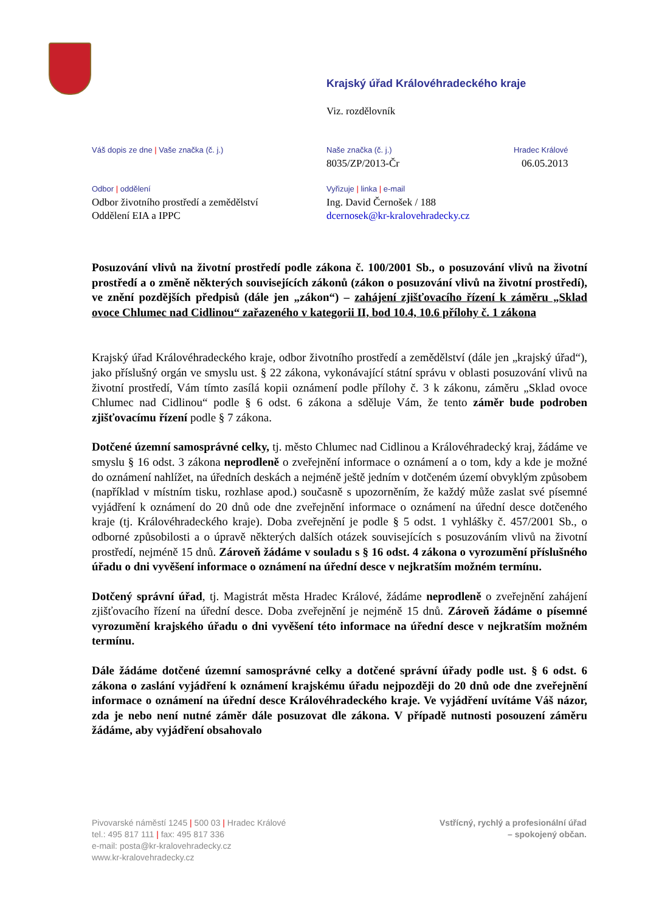Krajský úřad Královéhradeckého kraje
Viz. rozdělovník
Váš dopis ze dne | Vaše značka (č. j.)
Naše značka (č. j.)
8035/ZP/2013-Čr
Hradec Králové
06.05.2013
Odbor | oddělení
Odbor životního prostředí a zemědělství
Oddělení EIA a IPPC
Vyřizuje | linka | e-mail
Ing. David Černošek / 188
dcernosek@kr-kralovehradecky.cz
Posuzování vlivů na životní prostředí podle zákona č. 100/2001 Sb., o posuzování vlivů na životní prostředí a o změně některých souvisejících zákonů (zákon o posuzování vlivů na životní prostředí), ve znění pozdějších předpisů (dále jen „zákon“) – zahájení zjišťovacího řízení k záměru „Sklad ovoce Chlumec nad Cidlinou“ zařazeného v kategorii II, bod 10.4, 10.6 přílohy č. 1 zákona
Krajský úřad Královéhradeckého kraje, odbor životního prostředí a zemědělství (dále jen „krajský úřad“), jako příslušný orgán ve smyslu ust. § 22 zákona, vykonávající státní správu v oblasti posuzování vlivů na životní prostředí, Vám tímto zasílá kopii oznámení podle přílohy č. 3 k zákonu, záměru „Sklad ovoce Chlumec nad Cidlinou“ podle § 6 odst. 6 zákona a sděluje Vám, že tento záměr bude podroben zjišťovacímu řízení podle § 7 zákona.
Dotčené územní samosprávné celky, tj. město Chlumec nad Cidlinou a Královéhradecký kraj, žádáme ve smyslu § 16 odst. 3 zákona neprodleně o zveřejnění informace o oznámení a o tom, kdy a kde je možné do oznámení nahlížet, na úředních deskách a nejméně ještě jedním v dotčeném území obvyklým způsobem (například v místním tisku, rozhlase apod.) současně s upozorněním, že každý může zaslat své písemné vyjádření k oznámení do 20 dnů ode dne zveřejnění informace o oznámení na úřední desce dotčeného kraje (tj. Královéhradeckého kraje). Doba zveřejnění je podle § 5 odst. 1 vyhlášky č. 457/2001 Sb., o odborné způsobilosti a o úpravě některých dalších otázek souvisejících s posuzováním vlivů na životní prostředí, nejméně 15 dnů. Zároveň žádáme v souladu s § 16 odst. 4 zákona o vyrozumění příslušného úřadu o dni vyvěšení informace o oznámení na úřední desce v nejkratším možném termínu.
Dotčený správní úřad, tj. Magistrát města Hradec Králové, žádáme neprodleně o zveřejnění zahájení zjišťovacího řízení na úřední desce. Doba zveřejnění je nejméně 15 dnů. Zároveň žádáme o písemné vyrozumění krajského úřadu o dni vyvěšení této informace na úřední desce v nejkratším možném termínu.
Dále žádáme dotčené územní samosprávné celky a dotčené správní úřady podle ust. § 6 odst. 6 zákona o zaslání vyjádření k oznámení krajskému úřadu nejpozději do 20 dnů ode dne zveřejnění informace o oznámení na úřední desce Královéhradeckého kraje. Ve vyjádření uvítáme Váš názor, zda je nebo není nutné záměr dále posuzovat dle zákona. V případě nutnosti posouzení záměru žádáme, aby vyjádření obsahovalo
Pivovarské náměstí 1245 | 500 03 | Hradec Králové
tel.: 495 817 111 | fax: 495 817 336
e-mail: posta@kr-kralovehradecky.cz
www.kr-kralovehradecky.cz
Vstřícný, rychlý a profesionální úřad
– spokojený občan.